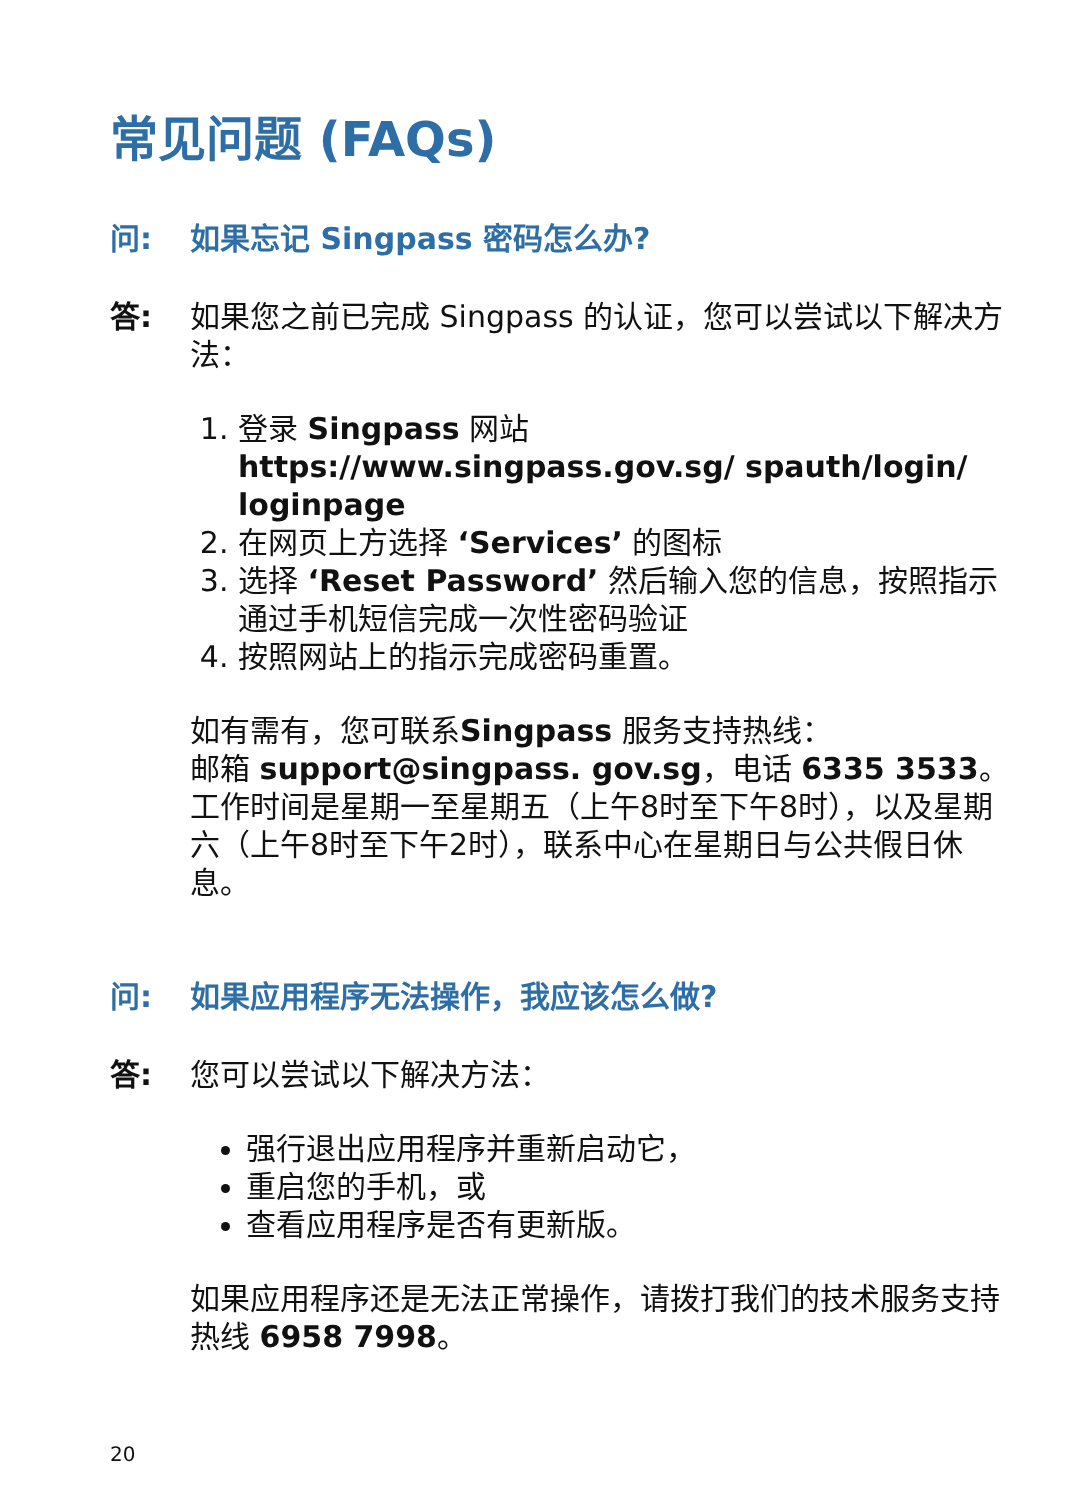常见问题 (FAQs)
问: 如果忘记 Singpass 密码怎么办?
答: 如果您之前已完成 Singpass 的认证，您可以尝试以下解决方法：
1. 登录 Singpass 网站 https://www.singpass.gov.sg/ spauth/login/ loginpage
2. 在网页上方选择 ‘Services’ 的图标
3. 选择 ‘Reset Password’ 然后输入您的信息，按照指示通过手机短信完成一次性密码验证
4. 按照网站上的指示完成密码重置。
如有需有，您可联系Singpass 服务支持热线：
邮箱 support@singpass. gov.sg，电话 6335 3533。
工作时间是星期一至星期五（上午8时至下午8时），以及星期六（上午8时至下午2时），联系中心在星期日与公共假日休息。
问: 如果应用程序无法操作，我应该怎么做?
答: 您可以尝试以下解决方法：
强行退出应用程序并重新启动它，
重启您的手机，或
查看应用程序是否有更新版。
如果应用程序还是无法正常操作，请拨打我们的技术服务支持热线 6958 7998。
20